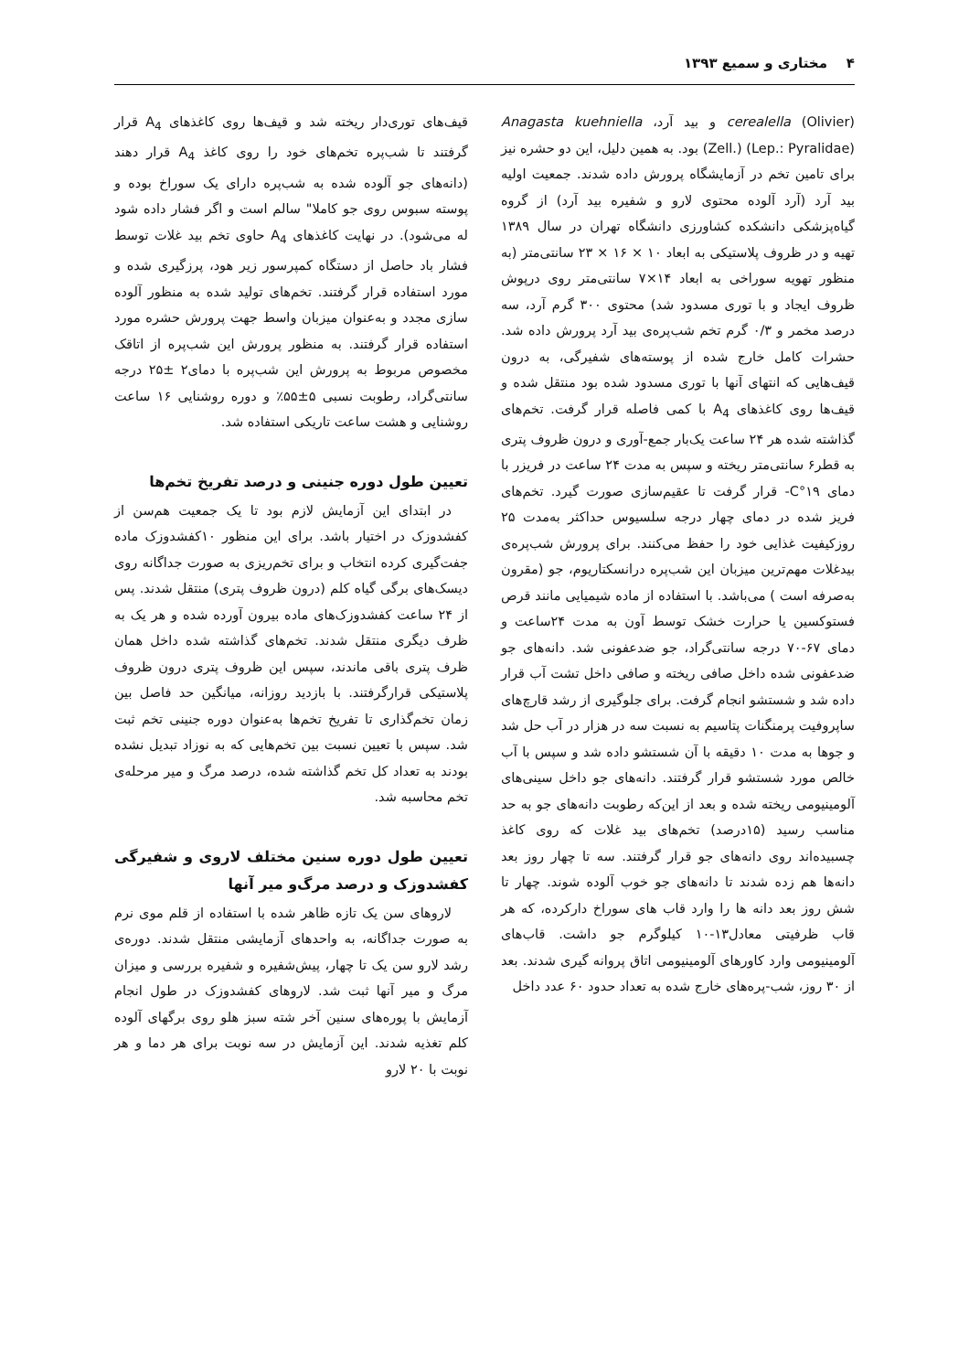۴ مختاری و سمیع ۱۳۹۳
cerealella (Olivier) و بید آرد، Anagasta kuehniella (Zell.) (Lep.: Pyralidae) بود. به همین دلیل، این دو حشره نیز برای تامین تخم در آزمایشگاه پرورش داده شدند. جمعیت اولیه بید آرد (آرد آلوده محتوی لارو و شفیره بید آرد) از گروه گیاه‌پزشکی دانشکده کشاورزی دانشگاه تهران در سال ۱۳۸۹ تهیه و در ظروف پلاستیکی به ابعاد ۱۰ × ۱۶ × ۲۳ سانتی‌متر (به منظور تهویه سوراخی به ابعاد ۱۴×۷ سانتی‌متر روی درپوش ظروف ایجاد و با توری مسدود شد) محتوی ۳۰۰ گرم آرد، سه درصد مخمر و ۰/۳ گرم تخم شب‌پره‌ی بید آرد پرورش داده شد. حشرات کامل خارج شده از پوسته‌های شفیرگی، به درون قیف‌هایی که انتهای آنها با توری مسدود شده بود منتقل شده و قیف‌ها روی کاغذهای A<sub>4</sub> با کمی فاصله قرار گرفت. تخم‌های گذاشته شده هر ۲۴ ساعت یک‌بار جمع-آوری و درون ظروف پتری به قطر۶ سانتی‌متر ریخته و سپس به مدت ۲۴ ساعت در فریزر با دمای ۱۹°C- قرار گرفت تا عقیم‌سازی صورت گیرد. تخم‌های فریز شده در دمای چهار درجه سلسیوس حداکثر به‌مدت ۲۵ روزکیفیت غذایی خود را حفظ می‌کنند. برای پرورش شب‌پره‌ی بیدغلات مهم‌ترین میزبان این شب‌پره درانسکتاریوم، جو (مقرون به‌صرفه است ) می‌باشد. با استفاده از ماده شیمیایی مانند قرص فستوکسین یا حرارت خشک توسط آون به مدت ۲۴ساعت و دمای ۶۷-۷۰ درجه سانتی‌گراد، جو ضدعفونی شد. دانه‌های جو ضدعفونی شده داخل صافی ریخته و صافی داخل تشت آب قرار داده شد و شستشو انجام گرفت. برای جلوگیری از رشد قارچ‌های ساپروفیت پرمنگنات پتاسیم به نسبت سه در هزار در آب حل شد و جوها به مدت ۱۰ دقیقه با آن شستشو داده شد و سپس با آب خالص مورد شستشو قرار گرفتند. دانه‌های جو داخل سینی‌های آلومینیومی ریخته شده و بعد از این‌که رطوبت دانه‌های جو به حد مناسب رسید (۱۵درصد) تخم‌های بید غلات که روی کاغذ چسبیده‌اند روی دانه‌های جو قرار گرفتند. سه تا چهار روز بعد دانه‌ها هم زده شدند تا دانه‌های جو خوب آلوده شوند. چهار تا شش روز بعد دانه ها را وارد قاب های سوراخ دارکرده، که هر قاب ظرفیتی معادل۱۳-۱۰ کیلوگرم جو داشت. قاب‌های آلومینیومی وارد کاورهای آلومینیومی اتاق پروانه گیری شدند. بعد از ۳۰ روز، شب-پره‌های خارج شده به تعداد حدود ۶۰ عدد داخل
قیف‌های توری‌دار ریخته شد و قیف‌ها روی کاغذهای A<sub>4</sub> قرار گرفتند تا شب‌پره تخم‌های خود را روی کاغذ A<sub>4</sub> قرار دهند (دانه‌های جو آلوده شده به شب‌پره دارای یک سوراخ بوده و پوسته سبوس روی جو کاملا" سالم است و اگر فشار داده شود له می‌شود). در نهایت کاغذهای A<sub>4</sub> حاوی تخم بید غلات توسط فشار باد حاصل از دستگاه کمپرسور زیر هود، پرزگیری شده و مورد استفاده قرار گرفتند. تخم‌های تولید شده به منظور آلوده سازی مجدد و به‌عنوان میزبان واسط جهت پرورش حشره مورد استفاده قرار گرفتند. به منظور پرورش این شب‌پره از اتاقک مخصوص مربوط به پرورش این شب‌پره با دمای۲ ±۲۵ درجه سانتی‌گراد، رطوبت نسبی ۵±۵۵٪ و دوره روشنایی ۱۶ ساعت روشنایی و هشت ساعت تاریکی استفاده شد.
تعیین طول دوره جنینی و درصد تفریخ تخم‌ها
در ابتدای این آزمایش لازم بود تا یک جمعیت هم‌سن از کفشدوزک در اختیار باشد. برای این منظور ۱۰کفشدوزک ماده جفت‌گیری کرده انتخاب و برای تخم‌ریزی به صورت جداگانه روی دیسک‌های برگی گیاه کلم (درون ظروف پتری) منتقل شدند. پس از ۲۴ ساعت کفشدوزک‌های ماده بیرون آورده شده و هر یک به ظرف دیگری منتقل شدند. تخم‌های گذاشته شده داخل همان ظرف پتری باقی ماندند، سپس این ظروف پتری درون ظروف پلاستیکی قرارگرفتند. با بازدید روزانه، میانگین حد فاصل بین زمان تخم‌گذاری تا تفریخ تخم‌ها به‌عنوان دوره جنینی تخم ثبت شد. سپس با تعیین نسبت بین تخم‌هایی که به نوزاد تبدیل نشده بودند به تعداد کل تخم گذاشته شده، درصد مرگ و میر مرحله‌ی تخم محاسبه شد.
تعیین طول دوره سنین مختلف لاروی و شفیرگی کفشدوزک و درصد مرگ‌و میر آنها
لاروهای سن یک تازه ظاهر شده با استفاده از قلم موی نرم به صورت جداگانه، به واحدهای آزمایشی منتقل شدند. دوره‌ی رشد لارو سن یک تا چهار، پیش‌شفیره و شفیره بررسی و میزان مرگ و میر آنها ثبت شد. لاروهای کفشدوزک در طول انجام آزمایش با پوره‌های سنین آخر شته سبز هلو روی برگهای آلوده کلم تغذیه شدند. این آزمایش در سه نوبت برای هر دما و هر نوبت با ۲۰ لارو